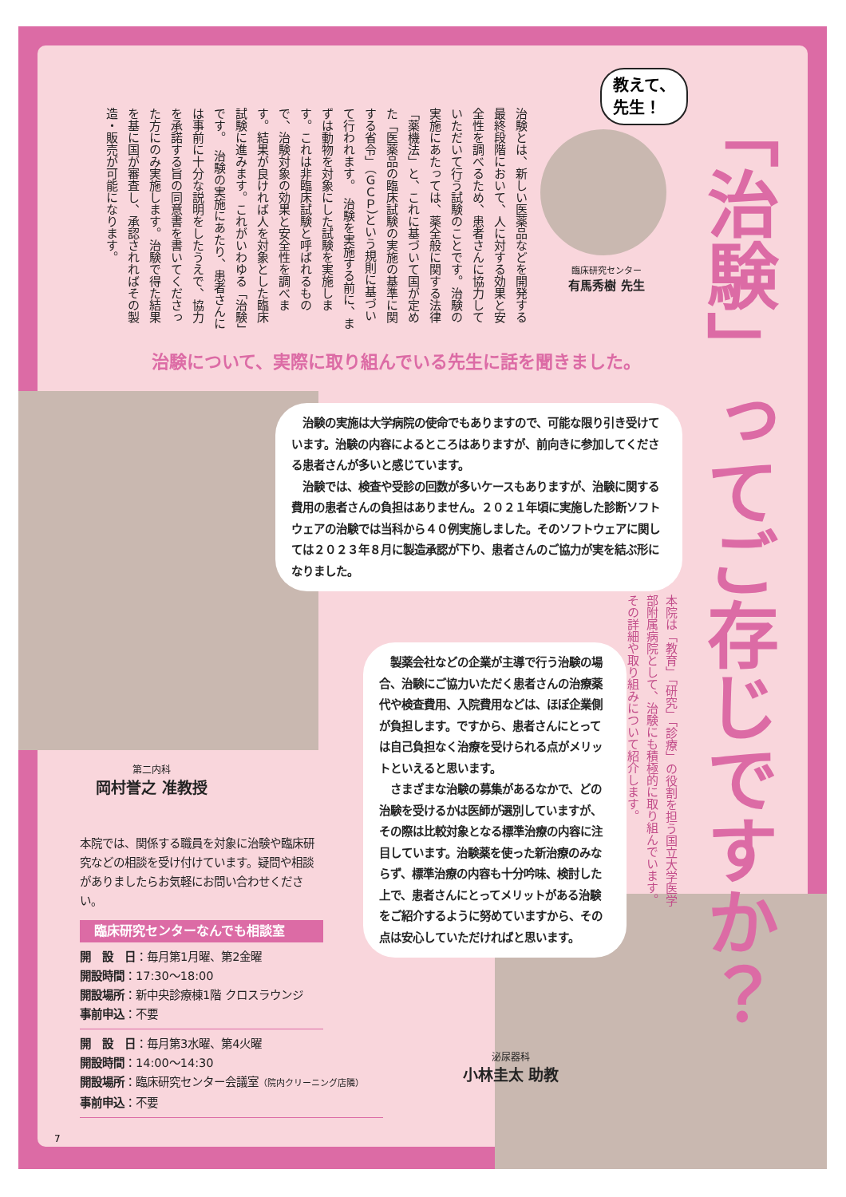教えて、
先生！
臨床研究センター
有馬秀樹 先生
「治験」ってご存じですか？
本院は「教育」「研究」「診療」の役割を担う国立大学医学部附属病院として、治験にも積極的に取り組んでいます。その詳細や取り組みについて紹介します。
治験とは、新しい医薬品などを開発する最終段階において、人に対する効果と安全性を調べるため、患者さんに協力していただいて行う試験のことです。治験の実施にあたっては、薬全般に関する法律「薬機法」と、これに基づいて国が定めた「医薬品の臨床試験の実施の基準に関する省令」（ＧＣＰ）という規則に基づいて行われます。　治験を実施する前に、まずは動物を対象にした試験を実施します。これは非臨床試験と呼ばれるもので、治験対象の効果と安全性を調べます。結果が良ければ人を対象とした臨床試験に進みます。これがいわゆる「治験」です。　治験の実施にあたり、患者さんには事前に十分な説明をしたうえで、協力を承諾する旨の同意書を書いてくださった方にのみ実施します。治験で得た結果を基に国が審査し、承認されればその製造・販売が可能になります。
治験について、実際に取り組んでいる先生に話を聞きました。
　治験の実施は大学病院の使命でもありますので、可能な限り引き受けています。治験の内容によるところはありますが、前向きに参加してくださる患者さんが多いと感じています。
　治験では、検査や受診の回数が多いケースもありますが、治験に関する費用の患者さんの負担はありません。２０２１年頃に実施した診断ソフトウェアの治験では当科から４０例実施しました。そのソフトウェアに関しては２０２３年８月に製造承認が下り、患者さんのご協力が実を結ぶ形になりました。
第二内科
岡村誉之 准教授
　製薬会社などの企業が主導で行う治験の場合、治験にご協力いただく患者さんの治療薬代や検査費用、入院費用などは、ほぼ企業側が負担します。ですから、患者さんにとっては自己負担なく治療を受けられる点がメリットといえると思います。
　さまざまな治験の募集があるなかで、どの治験を受けるかは医師が選別していますが、その際は比較対象となる標準治療の内容に注目しています。治験薬を使った新治療のみならず、標準治療の内容も十分吟味、検討した上で、患者さんにとってメリットがある治験をご紹介するように努めていますから、その点は安心していただければと思います。
泌尿器科
小林圭太 助教
本院では、関係する職員を対象に治験や臨床研究などの相談を受け付けています。疑問や相談がありましたらお気軽にお問い合わせください。
臨床研究センターなんでも相談室
開　設　日：毎月第1月曜、第2金曜
開設時間：17:30〜18:00
開設場所：新中央診療棟1階 クロスラウンジ
事前申込：不要
開　設　日：毎月第3水曜、第4火曜
開設時間：14:00〜14:30
開設場所：臨床研究センター会議室（院内クリーニング店隣）
事前申込：不要
7